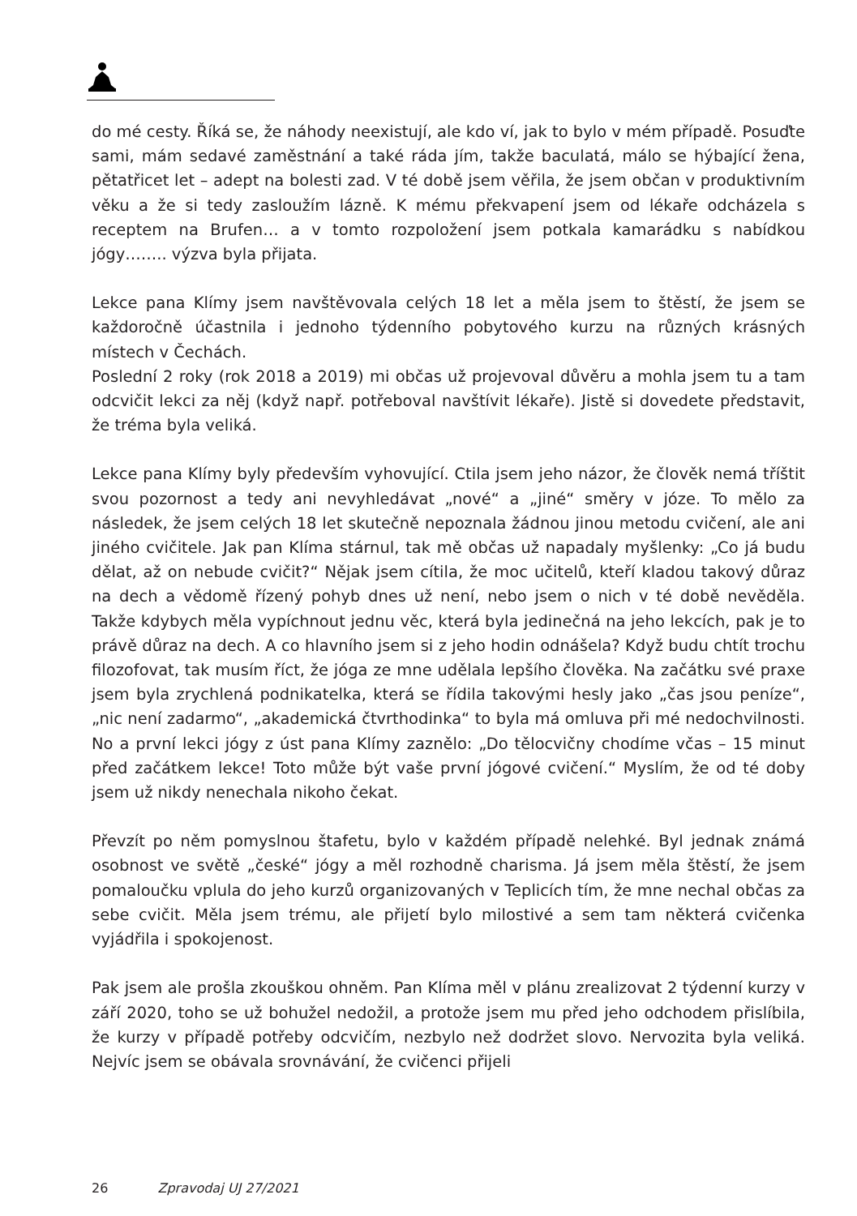do mé cesty. Říká se, že náhody neexistují, ale kdo ví, jak to bylo v mém případě. Posuďte sami, mám sedavé zaměstnání a také ráda jím, takže baculatá, málo se hýbající žena, pětatřicet let – adept na bolesti zad. V té době jsem věřila, že jsem občan v produktivním věku a že si tedy zasloužím lázně. K mému překvapení jsem od lékaře odcházela s receptem na Brufen… a v tomto rozpoložení jsem potkala kamarádku s nabídkou jógy…….. výzva byla přijata.
Lekce pana Klímy jsem navštěvovala celých 18 let a měla jsem to štěstí, že jsem se každoročně účastnila i jednoho týdenního pobytového kurzu na různých krásných místech v Čechách.
Poslední 2 roky (rok 2018 a 2019) mi občas už projevoval důvěru a mohla jsem tu a tam odcvičit lekci za něj (když např. potřeboval navštívit lékaře). Jistě si dovedete představit, že tréma byla veliká.
Lekce pana Klímy byly především vyhovující. Ctila jsem jeho názor, že člověk nemá tříštit svou pozornost a tedy ani nevyhledávat „nové“ a „jiné“ směry v józe. To mělo za následek, že jsem celých 18 let skutečně nepoznala žádnou jinou metodu cvičení, ale ani jiného cvičitele. Jak pan Klíma stárnul, tak mě občas už napadaly myšlenky: „Co já budu dělat, až on nebude cvičit?“ Nějak jsem cítila, že moc učitelů, kteří kladou takový důraz na dech a vědomě řízený pohyb dnes už není, nebo jsem o nich v té době nevěděla. Takže kdybych měla vypíchnout jednu věc, která byla jedinečná na jeho lekcích, pak je to právě důraz na dech. A co hlavního jsem si z jeho hodin odnášela? Když budu chtít trochu filozofovat, tak musím říct, že jóga ze mne udělala lepšího člověka. Na začátku své praxe jsem byla zrychlená podnikatelka, která se řídila takovými hesly jako „čas jsou peníze“, „nic není zadarmo“, „akademická čtvrthodinka“ to byla má omluva při mé nedochvilnosti. No a první lekci jógy z úst pana Klímy zaznělo: „Do tělocvičny chodíme včas – 15 minut před začátkem lekce! Toto může být vaše první jógové cvičení.“ Myslím, že od té doby jsem už nikdy nenechala nikoho čekat.
Převzít po něm pomyslnou štafetu, bylo v každém případě nelehké. Byl jednak známá osobnost ve světě „české“ jógy a měl rozhodně charisma. Já jsem měla štěstí, že jsem pomaloučku vplula do jeho kurzů organizovaných v Teplicích tím, že mne nechal občas za sebe cvičit. Měla jsem trému, ale přijetí bylo milostivé a sem tam některá cvičenka vyjádřila i spokojenost.
Pak jsem ale prošla zkouškou ohněm. Pan Klíma měl v plánu zrealizovat 2 týdenní kurzy v září 2020, toho se už bohužel nedožil, a protože jsem mu před jeho odchodem přislíbila, že kurzy v případě potřeby odcvičím, nezbylo než dodržet slovo. Nervozita byla veliká. Nejvíc jsem se obávala srovnávání, že cvičenci přijeli
26 Zpravodaj UJ 27/2021